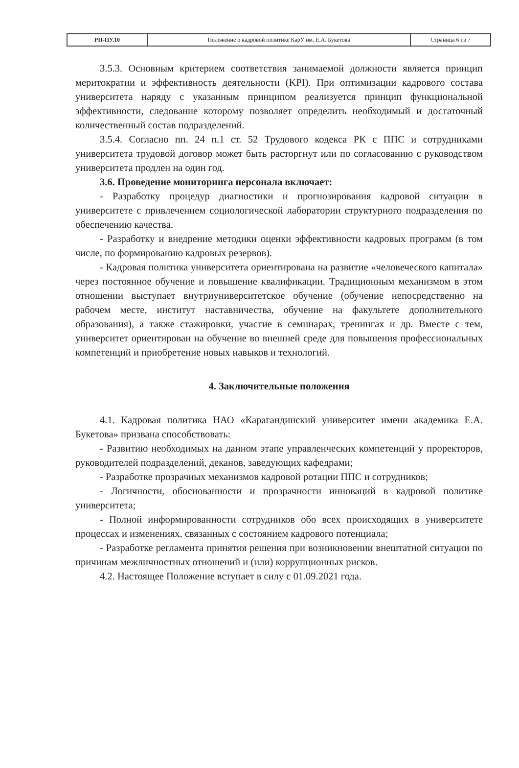| РП-ПУ.10 | Положение о кадровой политике КарУ им. Е.А. Букетова | Страница 6 из 7 |
3.5.3. Основным критерием соответствия занимаемой должности является принцип меритократии и эффективность деятельности (KPI). При оптимизации кадрового состава университета наряду с указанным принципом реализуется принцип функциональной эффективности, следование которому позволяет определить необходимый и достаточный количественный состав подразделений.
3.5.4. Согласно пп. 24 п.1 ст. 52 Трудового кодекса РК с ППС и сотрудниками университета трудовой договор может быть расторгнут или по согласованию с руководством университета продлен на один год.
3.6. Проведение мониторинга персонала включает:
- Разработку процедур диагностики и прогнозирования кадровой ситуации в университете с привлечением социологической лаборатории структурного подразделения по обеспечению качества.
- Разработку и внедрение методики оценки эффективности кадровых программ (в том числе, по формированию кадровых резервов).
- Кадровая политика университета ориентирована на развитие «человеческого капитала» через постоянное обучение и повышение квалификации. Традиционным механизмом в этом отношении выступает внутриуниверситетское обучение (обучение непосредственно на рабочем месте, институт наставничества, обучение на факультете дополнительного образования), а также стажировки, участие в семинарах, тренингах и др. Вместе с тем, университет ориентирован на обучение во внешней среде для повышения профессиональных компетенций и приобретение новых навыков и технологий.
4. Заключительные положения
4.1. Кадровая политика НАО «Карагандинский университет имени академика Е.А. Букетова» призвана способствовать:
- Развитию необходимых на данном этапе управленческих компетенций у проректоров, руководителей подразделений, деканов, заведующих кафедрами;
- Разработке прозрачных механизмов кадровой ротации ППС и сотрудников;
- Логичности, обоснованности и прозрачности инноваций в кадровой политике университета;
- Полной информированности сотрудников обо всех происходящих в университете процессах и изменениях, связанных с состоянием кадрового потенциала;
- Разработке регламента принятия решения при возникновении внештатной ситуации по причинам межличностных отношений и (или) коррупционных рисков.
4.2. Настоящее Положение вступает в силу с 01.09.2021 года.